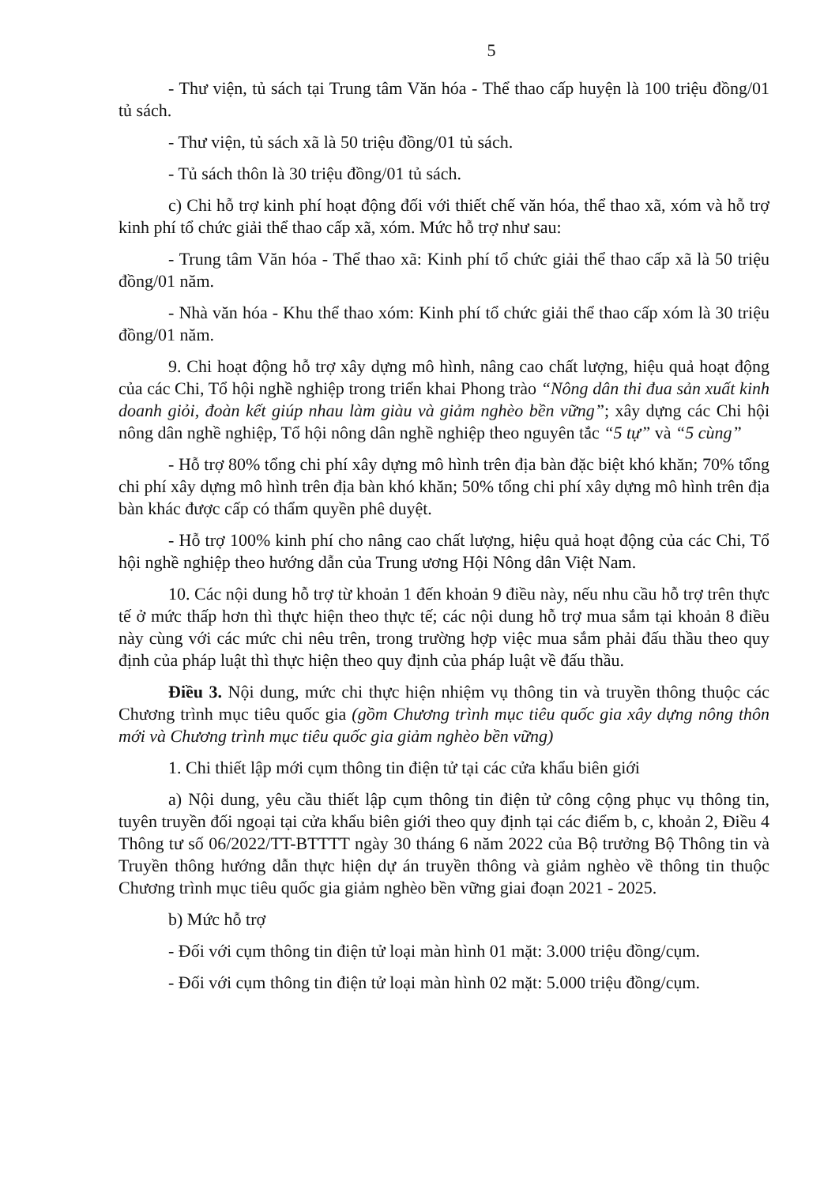5
- Thư viện, tủ sách tại Trung tâm Văn hóa - Thể thao cấp huyện là 100 triệu đồng/01 tủ sách.
- Thư viện, tủ sách xã là 50 triệu đồng/01 tủ sách.
- Tủ sách thôn là 30 triệu đồng/01 tủ sách.
c) Chi hỗ trợ kinh phí hoạt động đối với thiết chế văn hóa, thể thao xã, xóm và hỗ trợ kinh phí tổ chức giải thể thao cấp xã, xóm. Mức hỗ trợ như sau:
- Trung tâm Văn hóa - Thể thao xã: Kinh phí tổ chức giải thể thao cấp xã là 50 triệu đồng/01 năm.
- Nhà văn hóa - Khu thể thao xóm: Kinh phí tổ chức giải thể thao cấp xóm là 30 triệu đồng/01 năm.
9. Chi hoạt động hỗ trợ xây dựng mô hình, nâng cao chất lượng, hiệu quả hoạt động của các Chi, Tổ hội nghề nghiệp trong triển khai Phong trào “Nông dân thi đua sản xuất kinh doanh giỏi, đoàn kết giúp nhau làm giàu và giảm nghèo bền vững”; xây dựng các Chi hội nông dân nghề nghiệp, Tổ hội nông dân nghề nghiệp theo nguyên tắc “5 tự” và “5 cùng”
- Hỗ trợ 80% tổng chi phí xây dựng mô hình trên địa bàn đặc biệt khó khăn; 70% tổng chi phí xây dựng mô hình trên địa bàn khó khăn; 50% tổng chi phí xây dựng mô hình trên địa bàn khác được cấp có thẩm quyền phê duyệt.
- Hỗ trợ 100% kinh phí cho nâng cao chất lượng, hiệu quả hoạt động của các Chi, Tổ hội nghề nghiệp theo hướng dẫn của Trung ương Hội Nông dân Việt Nam.
10. Các nội dung hỗ trợ từ khoản 1 đến khoản 9 điều này, nếu nhu cầu hỗ trợ trên thực tế ở mức thấp hơn thì thực hiện theo thực tế; các nội dung hỗ trợ mua sắm tại khoản 8 điều này cùng với các mức chi nêu trên, trong trường hợp việc mua sắm phải đấu thầu theo quy định của pháp luật thì thực hiện theo quy định của pháp luật về đấu thầu.
Điều 3. Nội dung, mức chi thực hiện nhiệm vụ thông tin và truyền thông thuộc các Chương trình mục tiêu quốc gia (gồm Chương trình mục tiêu quốc gia xây dựng nông thôn mới và Chương trình mục tiêu quốc gia giảm nghèo bền vững)
1. Chi thiết lập mới cụm thông tin điện tử tại các cửa khẩu biên giới
a) Nội dung, yêu cầu thiết lập cụm thông tin điện tử công cộng phục vụ thông tin, tuyên truyền đối ngoại tại cửa khẩu biên giới theo quy định tại các điểm b, c, khoản 2, Điều 4 Thông tư số 06/2022/TT-BTTTT ngày 30 tháng 6 năm 2022 của Bộ trưởng Bộ Thông tin và Truyền thông hướng dẫn thực hiện dự án truyền thông và giảm nghèo về thông tin thuộc Chương trình mục tiêu quốc gia giảm nghèo bền vững giai đoạn 2021 - 2025.
b) Mức hỗ trợ
- Đối với cụm thông tin điện tử loại màn hình 01 mặt: 3.000 triệu đồng/cụm.
- Đối với cụm thông tin điện tử loại màn hình 02 mặt: 5.000 triệu đồng/cụm.